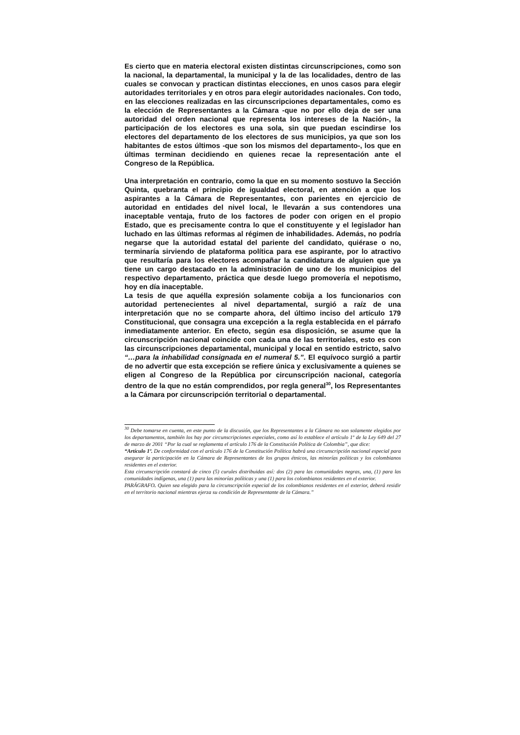Es cierto que en materia electoral existen distintas circunscripciones, como son la nacional, la departamental, la municipal y la de las localidades, dentro de las cuales se convocan y practican distintas elecciones, en unos casos para elegir autoridades territoriales y en otros para elegir autoridades nacionales. Con todo, en las elecciones realizadas en las circunscripciones departamentales, como es la elección de Representantes a la Cámara -que no por ello deja de ser una autoridad del orden nacional que representa los intereses de la Nación-, la participación de los electores es una sola, sin que puedan escindirse los electores del departamento de los electores de sus municipios, ya que son los habitantes de estos últimos -que son los mismos del departamento-, los que en últimas terminan decidiendo en quienes recae la representación ante el Congreso de la República.
Una interpretación en contrario, como la que en su momento sostuvo la Sección Quinta, quebranta el principio de igualdad electoral, en atención a que los aspirantes a la Cámara de Representantes, con parientes en ejercicio de autoridad en entidades del nivel local, le llevarán a sus contendores una inaceptable ventaja, fruto de los factores de poder con origen en el propio Estado, que es precisamente contra lo que el constituyente y el legislador han luchado en las últimas reformas al régimen de inhabilidades. Además, no podría negarse que la autoridad estatal del pariente del candidato, quiérase o no, terminaría sirviendo de plataforma política para ese aspirante, por lo atractivo que resultaría para los electores acompañar la candidatura de alguien que ya tiene un cargo destacado en la administración de uno de los municipios del respectivo departamento, práctica que desde luego promovería el nepotismo, hoy en día inaceptable.
La tesis de que aquélla expresión solamente cobija a los funcionarios con autoridad pertenecientes al nivel departamental, surgió a raíz de una interpretación que no se comparte ahora, del último inciso del artículo 179 Constitucional, que consagra una excepción a la regla establecida en el párrafo inmediatamente anterior. En efecto, según esa disposición, se asume que la circunscripción nacional coincide con cada una de las territoriales, esto es con las circunscripciones departamental, municipal y local en sentido estricto, salvo “…para la inhabilidad consignada en el numeral 5.”. El equívoco surgió a partir de no advertir que esta excepción se refiere única y exclusivamente a quienes se eligen al Congreso de la República por circunscripción nacional, categoría dentro de la que no están comprendidos, por regla general<sup>30</sup>, los Representantes a la Cámara por circunscripción territorial o departamental.
<sup>30</sup> Debe tomarse en cuenta, en este punto de la discusión, que los Representantes a la Cámara no son solamente elegidos por los departamentos, también los hay por circunscripciones especiales, como así lo establece el artículo 1º de la Ley 649 del 27 de marzo de 2001 “Por la cual se reglamenta el artículo 176 de la Constitución Política de Colombia”, que dice:
“Artículo 1º. De conformidad con el artículo 176 de la Constitución Política habrá una circunscripción nacional especial para asegurar la participación en la Cámara de Representantes de los grupos étnicos, las minorías políticas y los colombianos residentes en el exterior.
Esta circunscripción constará de cinco (5) curules distribuidas así: dos (2) para las comunidades negras, una, (1) para las comunidades indígenas, una (1) para las minorías políticas y una (1) para los colombianos residentes en el exterior.
PARÁGRAFO. Quien sea elegido para la circunscripción especial de los colombianos residentes en el exterior, deberá residir en el territorio nacional mientras ejerza su condición de Representante de la Cámara.”